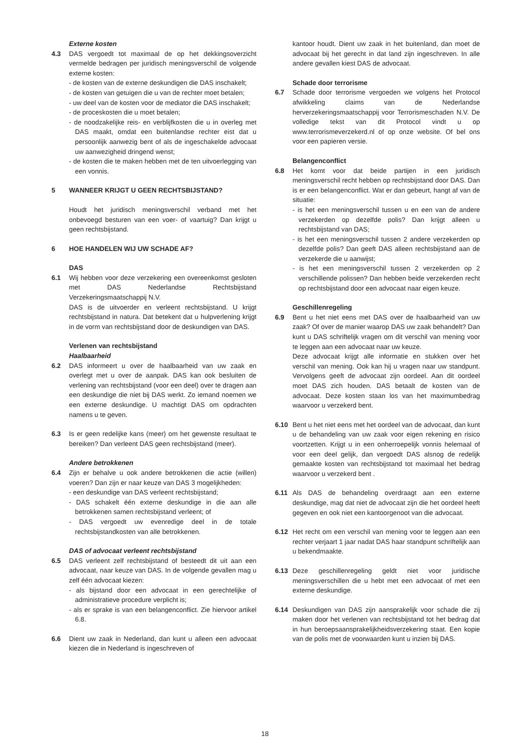Externe kosten
4.3 DAS vergoedt tot maximaal de op het dekkingsoverzicht vermelde bedragen per juridisch meningsverschil de volgende externe kosten:
- de kosten van de externe deskundigen die DAS inschakelt;
- de kosten van getuigen die u van de rechter moet betalen;
- uw deel van de kosten voor de mediator die DAS inschakelt;
- de proceskosten die u moet betalen;
- de noodzakelijke reis- en verblijfkosten die u in overleg met DAS maakt, omdat een buitenlandse rechter eist dat u persoonlijk aanwezig bent of als de ingeschakelde advocaat uw aanwezigheid dringend wenst;
- de kosten die te maken hebben met de ten uitvoerlegging van een vonnis.
5 WANNEER KRIJGT U GEEN RECHTSBIJSTAND?
Houdt het juridisch meningsverschil verband met het onbevoegd besturen van een voer- of vaartuig? Dan krijgt u geen rechtsbijstand.
6 HOE HANDELEN WIJ UW SCHADE AF?
DAS
6.1 Wij hebben voor deze verzekering een overeenkomst gesloten met DAS Nederlandse Rechtsbijstand Verzekeringsmaatschappij N.V.
DAS is de uitvoerder en verleent rechtsbijstand. U krijgt rechtsbijstand in natura. Dat betekent dat u hulpverlening krijgt in de vorm van rechtsbijstand door de deskundigen van DAS.
Verlenen van rechtsbijstand
Haalbaarheid
6.2 DAS informeert u over de haalbaarheid van uw zaak en overlegt met u over de aanpak. DAS kan ook besluiten de verlening van rechtsbijstand (voor een deel) over te dragen aan een deskundige die niet bij DAS werkt. Zo iemand noemen we een externe deskundige. U machtigt DAS om opdrachten namens u te geven.
6.3 Is er geen redelijke kans (meer) om het gewenste resultaat te bereiken? Dan verleent DAS geen rechtsbijstand (meer).
Andere betrokkenen
6.4 Zijn er behalve u ook andere betrokkenen die actie (willen) voeren? Dan zijn er naar keuze van DAS 3 mogelijkheden:
- een deskundige van DAS verleent rechtsbijstand;
- DAS schakelt één externe deskundige in die aan alle betrokkenen samen rechtsbijstand verleent; of
- DAS vergoedt uw evenredige deel in de totale rechtsbijstandkosten van alle betrokkenen.
DAS of advocaat verleent rechtsbijstand
6.5 DAS verleent zelf rechtsbijstand of besteedt dit uit aan een advocaat, naar keuze van DAS. In de volgende gevallen mag u zelf één advocaat kiezen:
- als bijstand door een advocaat in een gerechtelijke of administratieve procedure verplicht is;
- als er sprake is van een belangenconflict. Zie hiervoor artikel 6.8.
6.6 Dient uw zaak in Nederland, dan kunt u alleen een advocaat kiezen die in Nederland is ingeschreven of
kantoor houdt. Dient uw zaak in het buitenland, dan moet de advocaat bij het gerecht in dat land zijn ingeschreven. In alle andere gevallen kiest DAS de advocaat.
Schade door terrorisme
6.7 Schade door terrorisme vergoeden we volgens het Protocol afwikkeling claims van de Nederlandse herverzekeringsmaatschappij voor Terrorismeschaden N.V. De volledige tekst van dit Protocol vindt u op www.terrorismeverzekerd.nl of op onze website. Of bel ons voor een papieren versie.
Belangenconflict
6.8 Het komt voor dat beide partijen in een juridisch meningsverschil recht hebben op rechtsbijstand door DAS. Dan is er een belangenconflict. Wat er dan gebeurt, hangt af van de situatie:
- is het een meningsverschil tussen u en een van de andere verzekerden op dezelfde polis? Dan krijgt alleen u rechtsbijstand van DAS;
- is het een meningsverschil tussen 2 andere verzekerden op dezelfde polis? Dan geeft DAS alleen rechtsbijstand aan de verzekerde die u aanwijst;
- is het een meningsverschil tussen 2 verzekerden op 2 verschillende polissen? Dan hebben beide verzekerden recht op rechtsbijstand door een advocaat naar eigen keuze.
Geschillenregeling
6.9 Bent u het niet eens met DAS over de haalbaarheid van uw zaak? Of over de manier waarop DAS uw zaak behandelt? Dan kunt u DAS schriftelijk vragen om dit verschil van mening voor te leggen aan een advocaat naar uw keuze.
Deze advocaat krijgt alle informatie en stukken over het verschil van mening. Ook kan hij u vragen naar uw standpunt. Vervolgens geeft de advocaat zijn oordeel. Aan dit oordeel moet DAS zich houden. DAS betaalt de kosten van de advocaat. Deze kosten staan los van het maximumbedrag waarvoor u verzekerd bent.
6.10 Bent u het niet eens met het oordeel van de advocaat, dan kunt u de behandeling van uw zaak voor eigen rekening en risico voortzetten. Krijgt u in een onherroepelijk vonnis helemaal of voor een deel gelijk, dan vergoedt DAS alsnog de redelijk gemaakte kosten van rechtsbijstand tot maximaal het bedrag waarvoor u verzekerd bent .
6.11 Als DAS de behandeling overdraagt aan een externe deskundige, mag dat niet de advocaat zijn die het oordeel heeft gegeven en ook niet een kantoorgenoot van die advocaat.
6.12 Het recht om een verschil van mening voor te leggen aan een rechter verjaart 1 jaar nadat DAS haar standpunt schriftelijk aan u bekendmaakte.
6.13 Deze geschillenregeling geldt niet voor juridische meningsverschillen die u hebt met een advocaat of met een externe deskundige.
6.14 Deskundigen van DAS zijn aansprakelijk voor schade die zij maken door het verlenen van rechtsbijstand tot het bedrag dat in hun beroepsaansprakelijkheidsverzekering staat. Een kopie van de polis met de voorwaarden kunt u inzien bij DAS.
18